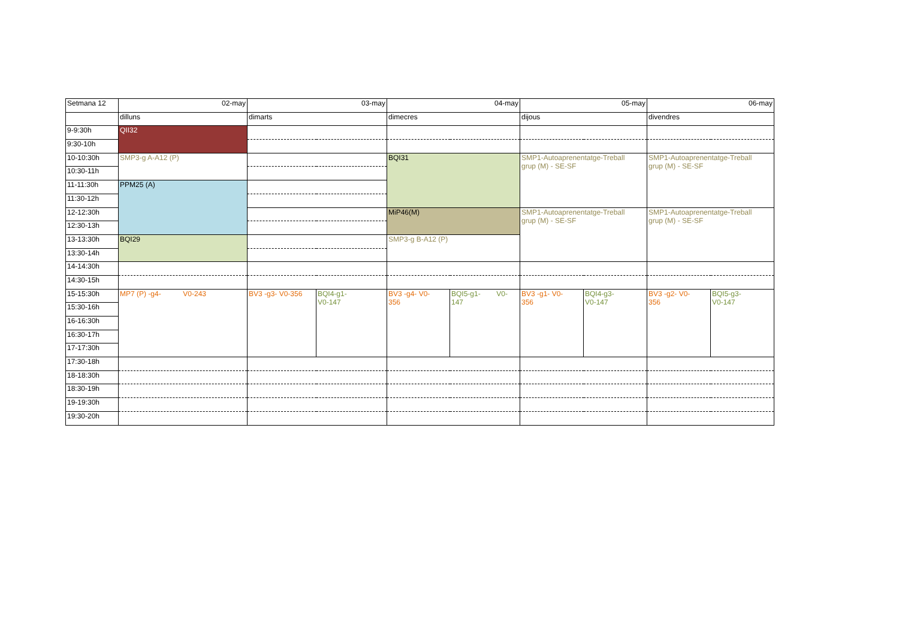| Setmana 12 | 02-may | 03-may | | 04-may | | 05-may | | 06-may | |
| | dilluns | dimarts | | dimecres | | dijous | | divendres | |
| 9-9:30h | QII32 | | | | | | | | |
| 9:30-10h | | | | | | | | | |
| 10-10:30h | SMP3-g A-A12 (P) | | | BQI31 | | SMP1-Autoaprenentatge-Treball grup (M) - SE-SF | | SMP1-Autoaprenentatge-Treball grup (M) - SE-SF | |
| 10:30-11h | | | | | | | | | |
| 11-11:30h | PPM25 (A) | | | | | | | | |
| 11:30-12h | | | | | | | | | |
| 12-12:30h | | | | MiP46(M) | | SMP1-Autoaprenentatge-Treball grup (M) - SE-SF | | SMP1-Autoaprenentatge-Treball grup (M) - SE-SF | |
| 12:30-13h | | | | | | | | | |
| 13-13:30h | BQI29 | | | SMP3-g B-A12 (P) | | | | | |
| 13:30-14h | | | | | | | | | |
| 14-14:30h | | | | | | | | | |
| 14:30-15h | | | | | | | | | |
| 15-15:30h | MP7 (P) -g4- V0-243 | BV3 -g3- V0-356 | BQI4-g1- V0-147 | BV3 -g4- V0- 356 | BQI5-g1- V0- 147 | BV3 -g1- V0- 356 | BQI4-g3- V0-147 | BV3 -g2- V0- 356 | BQI5-g3- V0-147 |
| 15:30-16h | | | | | | | | | |
| 16-16:30h | | | | | | | | | |
| 16:30-17h | | | | | | | | | |
| 17-17:30h | | | | | | | | | |
| 17:30-18h | | | | | | | | | |
| 18-18:30h | | | | | | | | | |
| 18:30-19h | | | | | | | | | |
| 19-19:30h | | | | | | | | | |
| 19:30-20h | | | | | | | | | |